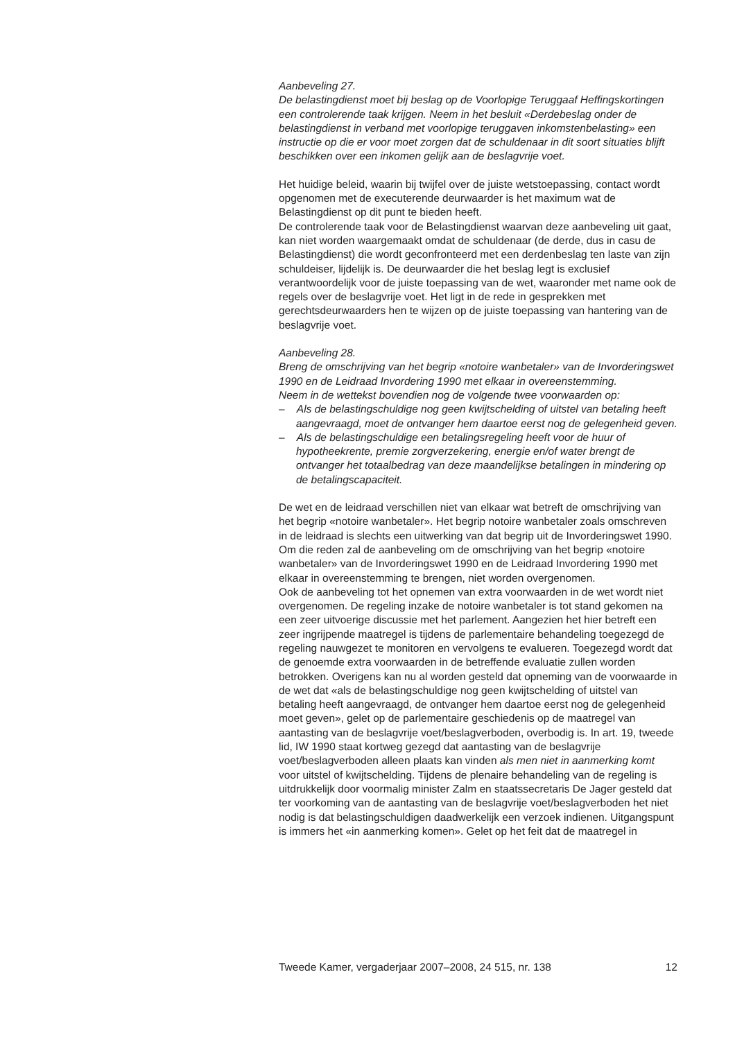Aanbeveling 27.
De belastingdienst moet bij beslag op de Voorlopige Teruggaaf Heffingskortingen een controlerende taak krijgen. Neem in het besluit «Derdebeslag onder de belastingdienst in verband met voorlopige teruggaven inkomstenbelasting» een instructie op die er voor moet zorgen dat de schuldenaar in dit soort situaties blijft beschikken over een inkomen gelijk aan de beslagvrije voet.
Het huidige beleid, waarin bij twijfel over de juiste wetstoepassing, contact wordt opgenomen met de executerende deurwaarder is het maximum wat de Belastingdienst op dit punt te bieden heeft.
De controlerende taak voor de Belastingdienst waarvan deze aanbeveling uit gaat, kan niet worden waargemaakt omdat de schuldenaar (de derde, dus in casu de Belastingdienst) die wordt geconfronteerd met een derdenbeslag ten laste van zijn schuldeiser, lijdelijk is. De deurwaarder die het beslag legt is exclusief verantwoordelijk voor de juiste toepassing van de wet, waaronder met name ook de regels over de beslagvrije voet. Het ligt in de rede in gesprekken met gerechtsdeurwaarders hen te wijzen op de juiste toepassing van hantering van de beslagvrije voet.
Aanbeveling 28.
Breng de omschrijving van het begrip «notoire wanbetaler» van de Invorderingswet 1990 en de Leidraad Invordering 1990 met elkaar in overeenstemming.
Neem in de wettekst bovendien nog de volgende twee voorwaarden op:
– Als de belastingschuldige nog geen kwijtschelding of uitstel van betaling heeft aangevraagd, moet de ontvanger hem daartoe eerst nog de gelegenheid geven.
– Als de belastingschuldige een betalingsregeling heeft voor de huur of hypotheekrente, premie zorgverzekering, energie en/of water brengt de ontvanger het totaalbedrag van deze maandelijkse betalingen in mindering op de betalingscapaciteit.
De wet en de leidraad verschillen niet van elkaar wat betreft de omschrijving van het begrip «notoire wanbetaler». Het begrip notoire wanbetaler zoals omschreven in de leidraad is slechts een uitwerking van dat begrip uit de Invorderingswet 1990. Om die reden zal de aanbeveling om de omschrijving van het begrip «notoire wanbetaler» van de Invorderingswet 1990 en de Leidraad Invordering 1990 met elkaar in overeenstemming te brengen, niet worden overgenomen.
Ook de aanbeveling tot het opnemen van extra voorwaarden in de wet wordt niet overgenomen. De regeling inzake de notoire wanbetaler is tot stand gekomen na een zeer uitvoerige discussie met het parlement. Aangezien het hier betreft een zeer ingrijpende maatregel is tijdens de parlementaire behandeling toegezegd de regeling nauwgezet te monitoren en vervolgens te evalueren. Toegezegd wordt dat de genoemde extra voorwaarden in de betreffende evaluatie zullen worden betrokken. Overigens kan nu al worden gesteld dat opneming van de voorwaarde in de wet dat «als de belastingschuldige nog geen kwijtschelding of uitstel van betaling heeft aangevraagd, de ontvanger hem daartoe eerst nog de gelegenheid moet geven», gelet op de parlementaire geschiedenis op de maatregel van aantasting van de beslagvrije voet/beslagverboden, overbodig is. In art. 19, tweede lid, IW 1990 staat kortweg gezegd dat aantasting van de beslagvrije voet/beslagverboden alleen plaats kan vinden als men niet in aanmerking komt voor uitstel of kwijtschelding. Tijdens de plenaire behandeling van de regeling is uitdrukkelijk door voormalig minister Zalm en staatssecretaris De Jager gesteld dat ter voorkoming van de aantasting van de beslagvrije voet/beslagverboden het niet nodig is dat belastingschuldigen daadwerkelijk een verzoek indienen. Uitgangspunt is immers het «in aanmerking komen». Gelet op het feit dat de maatregel in
Tweede Kamer, vergaderjaar 2007–2008, 24 515, nr. 138 12